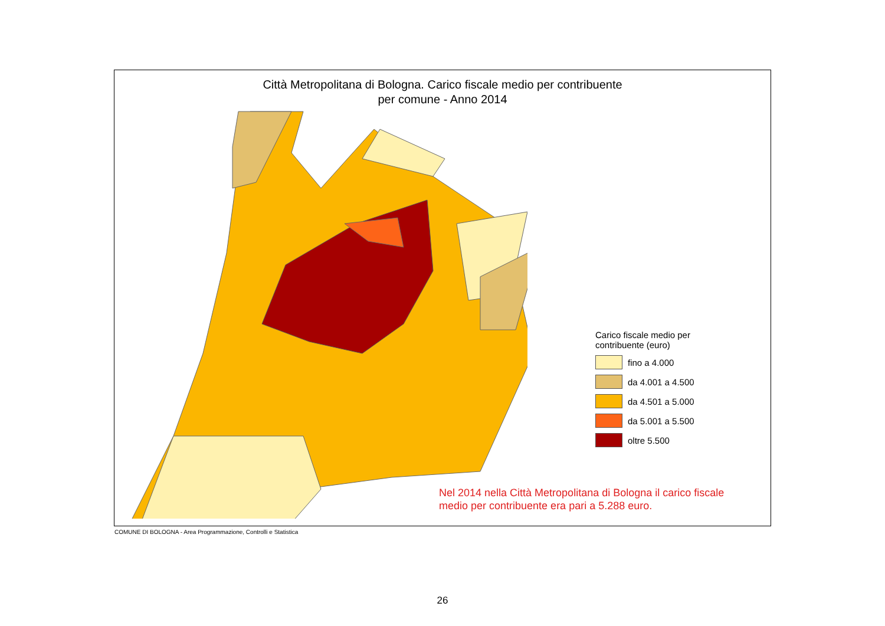Città Metropolitana di Bologna. Carico fiscale medio per contribuente
per comune - Anno 2014
Carico fiscale medio per
contribuente (euro)
fino a 4.000
da 4.001 a 4.500
da 4.501 a 5.000
da 5.001 a 5.500
oltre 5.500
Nel 2014 nella Città Metropolitana di Bologna il carico fiscale
medio per contribuente era pari a 5.288 euro.
COMUNE DI BOLOGNA - Area Programmazione, Controlli e Statistica
26